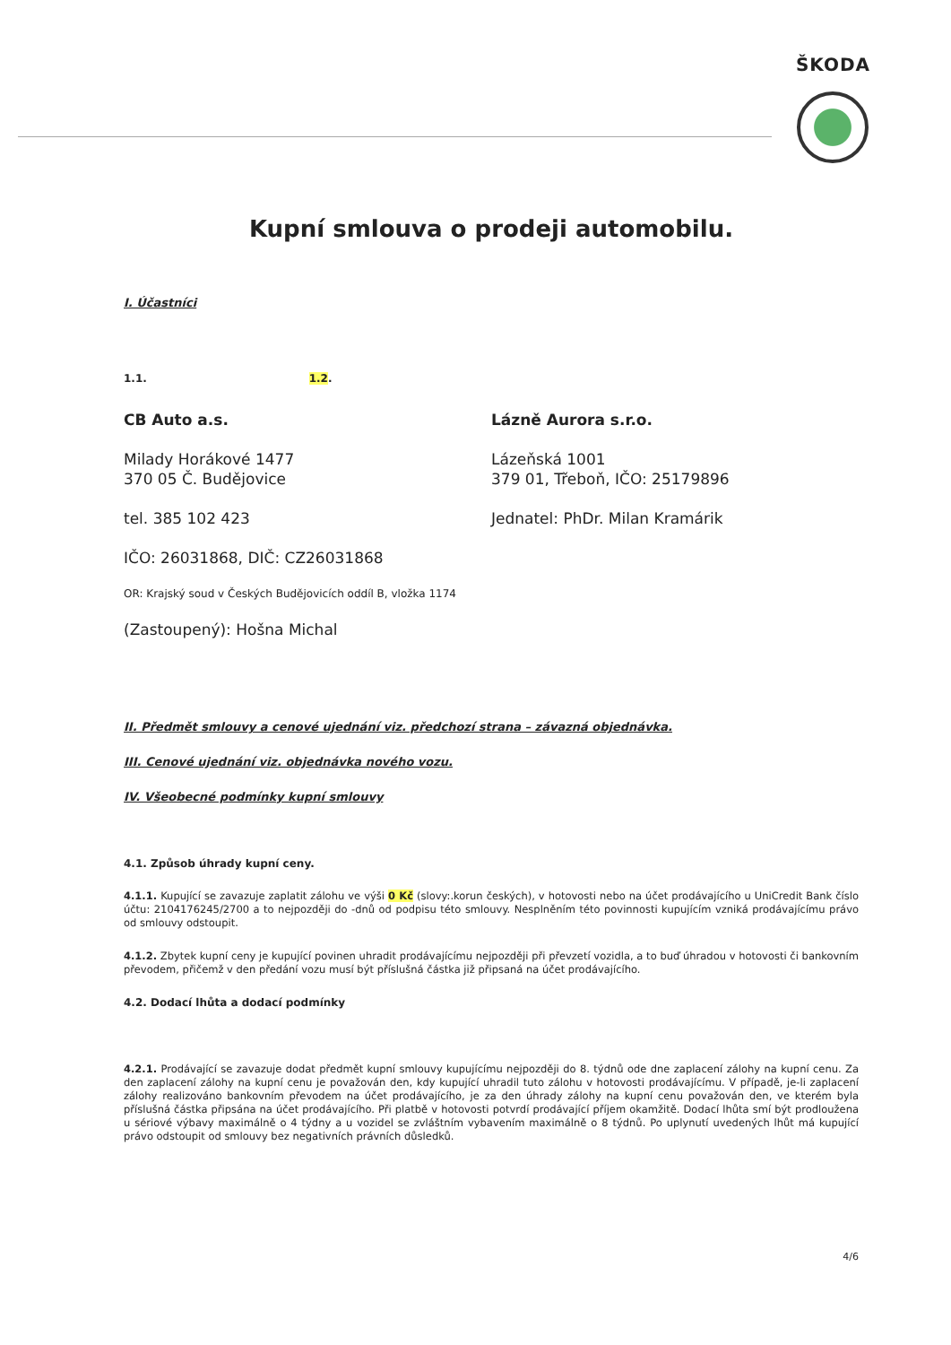ŠKODA
Kupní smlouva o prodeji automobilu.
I. Účastníci
1.1. 1.2.
CB Auto a.s.
Milady Horákové 1477
370 05 Č. Budějovice
tel. 385 102 423
IČO: 26031868, DIČ: CZ26031868
Lázně Aurora s.r.o.
Lázeňská 1001
379 01, Třeboň, IČO: 25179896
Jednatel: PhDr. Milan Kramárik
OR: Krajský soud v Českých Budějovicích oddíl B, vložka 1174
(Zastoupený): Hošna Michal
II. Předmět smlouvy a cenové ujednání viz. předchozí strana – závazná objednávka.
III. Cenové ujednání viz. objednávka nového vozu.
IV. Všeobecné podmínky kupní smlouvy
4.1. Způsob úhrady kupní ceny.
4.1.1. Kupující se zavazuje zaplatit zálohu ve výši 0 Kč (slovy:.korun českých), v hotovosti nebo na účet prodávajícího u UniCredit Bank číslo účtu: 2104176245/2700 a to nejpozději do -dnů od podpisu této smlouvy. Nesplněním této povinnosti kupujícím vzniká prodávajícímu právo od smlouvy odstoupit.
4.1.2. Zbytek kupní ceny je kupující povinen uhradit prodávajícímu nejpozději při převzetí vozidla, a to buď úhradou v hotovosti či bankovním převodem, přičemž v den předání vozu musí být příslušná částka již připsaná na účet prodávajícího.
4.2. Dodací lhůta a dodací podmínky
4.2.1. Prodávající se zavazuje dodat předmět kupní smlouvy kupujícímu nejpozději do 8. týdnů ode dne zaplacení zálohy na kupní cenu. Za den zaplacení zálohy na kupní cenu je považován den, kdy kupující uhradil tuto zálohu v hotovosti prodávajícímu. V případě, je-li zaplacení zálohy realizováno bankovním převodem na účet prodávajícího, je za den úhrady zálohy na kupní cenu považován den, ve kterém byla příslušná částka připsána na účet prodávajícího. Při platbě v hotovosti potvrdí prodávající příjem okamžitě. Dodací lhůta smí být prodloužena u sériové výbavy maximálně o 4 týdny a u vozidel se zvláštním vybavením maximálně o 8 týdnů. Po uplynutí uvedených lhůt má kupující právo odstoupit od smlouvy bez negativních právních důsledků.
4/6